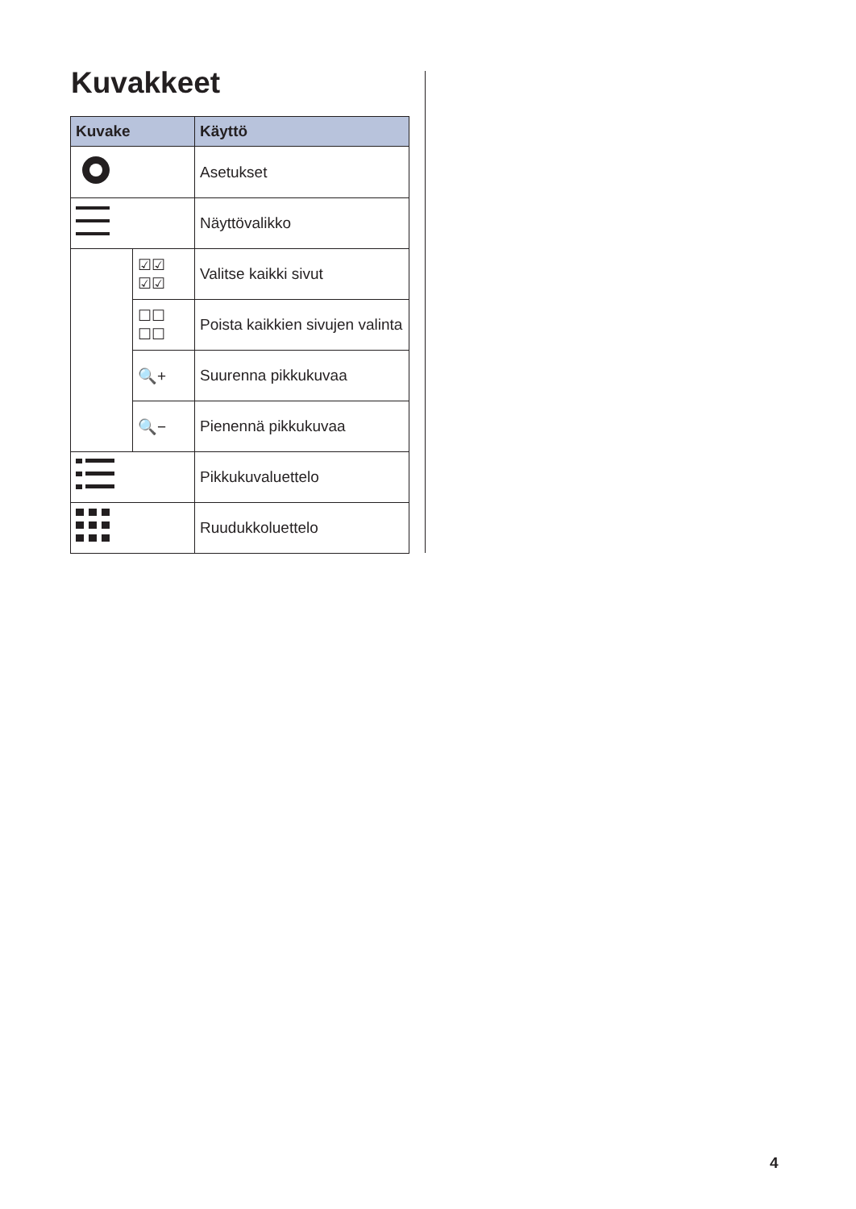Kuvakkeet
| Kuvake | | Käyttö |
| --- | --- | --- |
| | | Asetukset |
| | | Näyttövalikko |
| | ☑☑ ☑☑ | Valitse kaikki sivut |
| | ☐☐ ☐☐ | Poista kaikkien sivujen valinta |
| | 🔍+ | Suurenna pikkukuvaa |
| | 🔍− | Pienennä pikkukuvaa |
| | | Pikkukuvaluettelo |
| | | Ruudukkoluettelo |
4